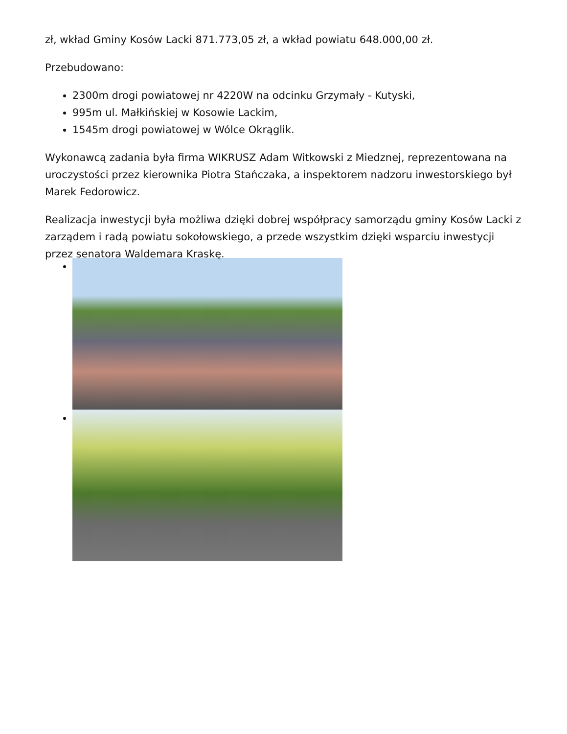zł, wkład Gminy Kosów Lacki 871.773,05 zł, a wkład powiatu 648.000,00 zł.
Przebudowano:
2300m drogi powiatowej nr 4220W na odcinku Grzymały - Kutyski,
995m ul. Małkińskiej w Kosowie Lackim,
1545m drogi powiatowej w Wólce Okrąglik.
Wykonawcą zadania była firma WIKRUSZ Adam Witkowski z Miedznej, reprezentowana na uroczystości przez kierownika Piotra Stańczaka, a inspektorem nadzoru inwestorskiego był Marek Fedorowicz.
Realizacja inwestycji była możliwa dzięki dobrej współpracy samorządu gminy Kosów Lacki z zarządem i radą powiatu sokołowskiego, a przede wszystkim dzięki wsparciu inwestycji przez senatora Waldemara Kraskę.